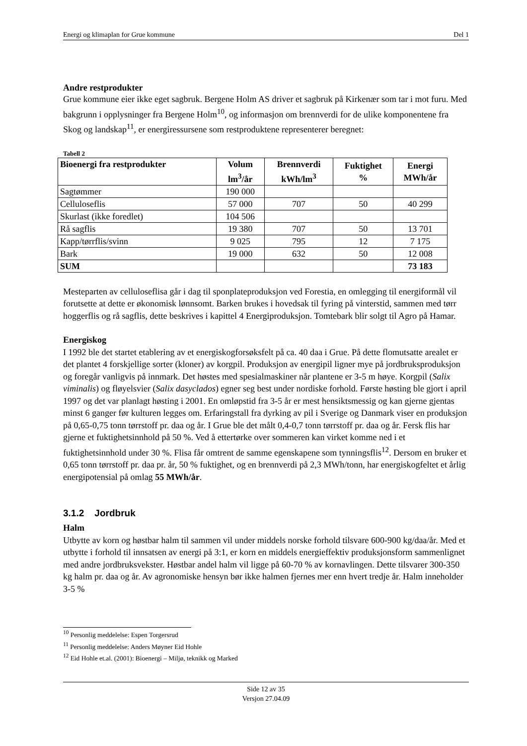Energi og klimaplan for Grue kommune Del 1
Andre restprodukter
Grue kommune eier ikke eget sagbruk. Bergene Holm AS driver et sagbruk på Kirkenær som tar i mot furu. Med bakgrunn i opplysninger fra Bergene Holm<sup>10</sup>, og informasjon om brennverdi for de ulike komponentene fra Skog og landskap<sup>11</sup>, er energiressursene som restproduktene representerer beregnet:
Tabell 2
| Bioenergi fra restprodukter | Volum lm<sup>3</sup>/år | Brennverdi kWh/lm<sup>3</sup> | Fuktighet % | Energi MWh/år |
| --- | --- | --- | --- | --- |
| Sagtømmer | 190 000 | | | |
| Celluloseflis | 57 000 | 707 | 50 | 40 299 |
| Skurlast (ikke foredlet) | 104 506 | | | |
| Rå sagflis | 19 380 | 707 | 50 | 13 701 |
| Kapp/tørrflis/svinn | 9 025 | 795 | 12 | 7 175 |
| Bark | 19 000 | 632 | 50 | 12 008 |
| SUM | | | | 73 183 |
Mesteparten av celluloseflisa går i dag til sponplateproduksjon ved Forestia, en omlegging til energiformål vil forutsette at dette er økonomisk lønnsomt. Barken brukes i hovedsak til fyring på vinterstid, sammen med tørr hoggerflis og rå sagflis, dette beskrives i kapittel 4 Energiproduksjon. Tomtebark blir solgt til Agro på Hamar.
Energiskog
I 1992 ble det startet etablering av et energiskogforsøksfelt på ca. 40 daa i Grue. På dette flomutsatte arealet er det plantet 4 forskjellige sorter (kloner) av korgpil. Produksjon av energipil ligner mye på jordbruksproduksjon og foregår vanligvis på innmark. Det høstes med spesialmaskiner når plantene er 3-5 m høye. Korgpil (Salix viminalis) og fløyelsvier (Salix dasyclados) egner seg best under nordiske forhold. Første høsting ble gjort i april 1997 og det var planlagt høsting i 2001. En omløpstid fra 3-5 år er mest hensiktsmessig og kan gjerne gjentas minst 6 ganger før kulturen legges om. Erfaringstall fra dyrking av pil i Sverige og Danmark viser en produksjon på 0,65-0,75 tonn tørrstoff pr. daa og år. I Grue ble det målt 0,4-0,7 tonn tørrstoff pr. daa og år. Fersk flis har gjerne et fuktighetsinnhold på 50 %. Ved å ettertørke over sommeren kan virket komme ned i et fuktighetsinnhold under 30 %. Flisa får omtrent de samme egenskapene som tynningsflis<sup>12</sup>. Dersom en bruker et 0,65 tonn tørrstoff pr. daa pr. år, 50 % fuktighet, og en brennverdi på 2,3 MWh/tonn, har energiskogfeltet et årlig energipotensial på omlag 55 MWh/år.
3.1.2 Jordbruk
Halm
Utbytte av korn og høstbar halm til sammen vil under middels norske forhold tilsvare 600-900 kg/daa/år. Med et utbytte i forhold til innsatsen av energi på 3:1, er korn en middels energieffektiv produksjonsform sammenlignet med andre jordbruksvekster. Høstbar andel halm vil ligge på 60-70 % av kornavlingen. Dette tilsvarer 300-350 kg halm pr. daa og år. Av agronomiske hensyn bør ikke halmen fjernes mer enn hvert tredje år. Halm inneholder 3-5 %
<sup>10</sup> Personlig meddelelse: Espen Torgersrud
<sup>11</sup> Personlig meddelelse: Anders Møyner Eid Hohle
<sup>12</sup> Eid Hohle et.al. (2001): Bioenergi – Miljø, teknikk og Marked
Side 12 av 35
Versjon 27.04.09